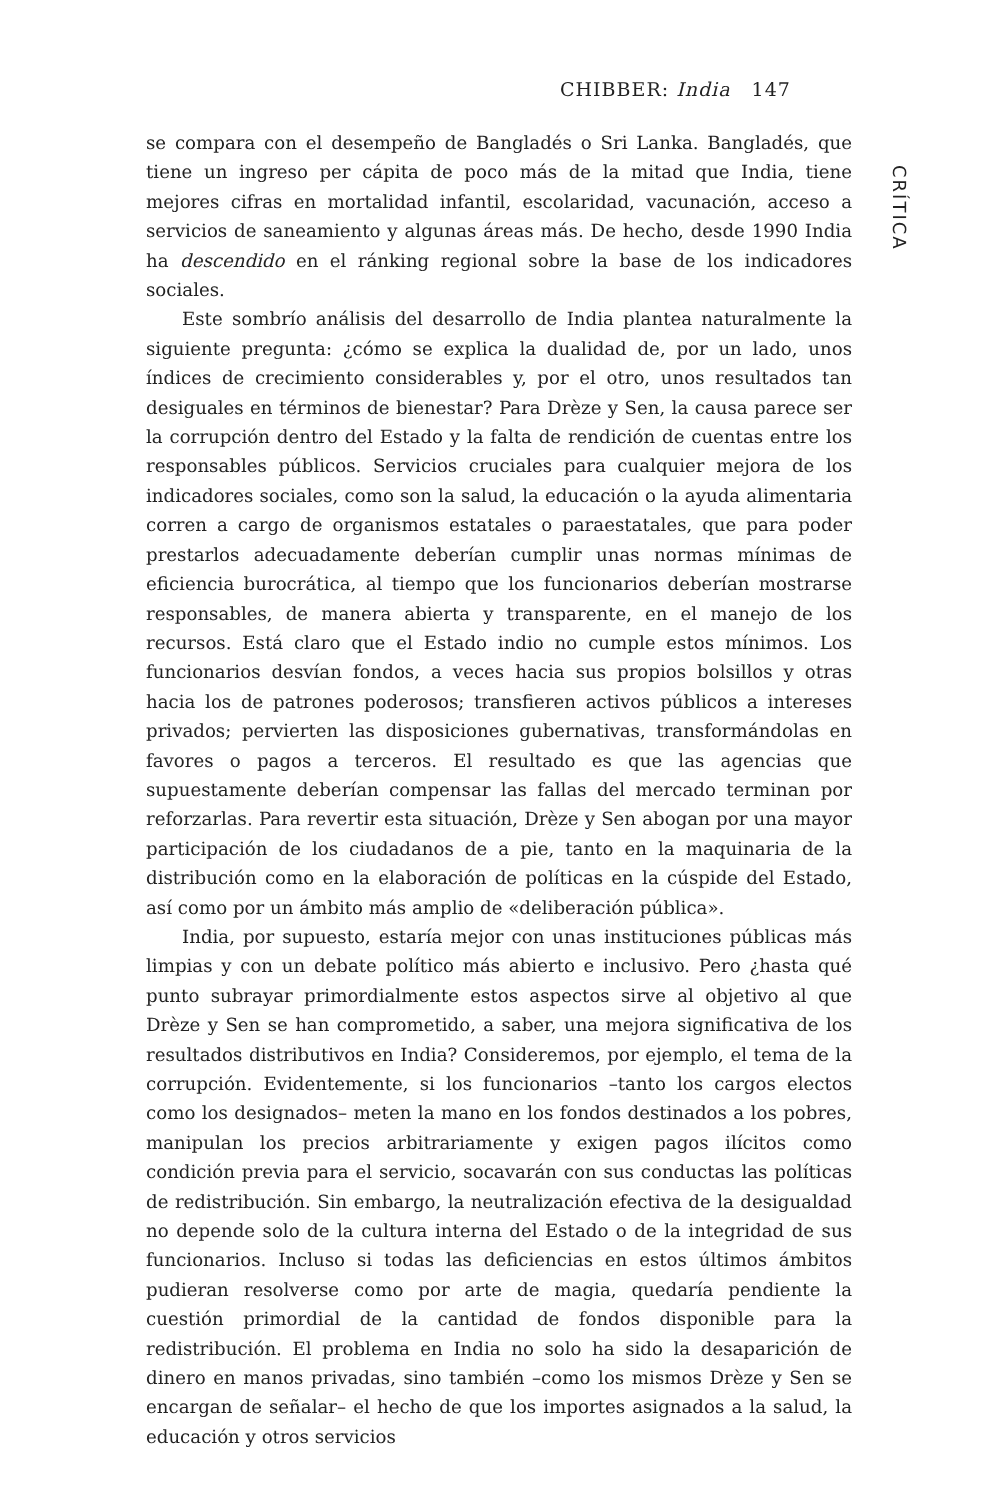CHIBBER: India 147
se compara con el desempeño de Bangladés o Sri Lanka. Bangladés, que tiene un ingreso per cápita de poco más de la mitad que India, tiene mejores cifras en mortalidad infantil, escolaridad, vacunación, acceso a servicios de saneamiento y algunas áreas más. De hecho, desde 1990 India ha descendido en el ránking regional sobre la base de los indicadores sociales.
Este sombrío análisis del desarrollo de India plantea naturalmente la siguiente pregunta: ¿cómo se explica la dualidad de, por un lado, unos índices de crecimiento considerables y, por el otro, unos resultados tan desiguales en términos de bienestar? Para Drèze y Sen, la causa parece ser la corrupción dentro del Estado y la falta de rendición de cuentas entre los responsables públicos. Servicios cruciales para cualquier mejora de los indicadores sociales, como son la salud, la educación o la ayuda alimentaria corren a cargo de organismos estatales o paraestatales, que para poder prestarlos adecuadamente deberían cumplir unas normas mínimas de eficiencia burocrática, al tiempo que los funcionarios deberían mostrarse responsables, de manera abierta y transparente, en el manejo de los recursos. Está claro que el Estado indio no cumple estos mínimos. Los funcionarios desvían fondos, a veces hacia sus propios bolsillos y otras hacia los de patrones poderosos; transfieren activos públicos a intereses privados; pervierten las disposiciones gubernativas, transformándolas en favores o pagos a terceros. El resultado es que las agencias que supuestamente deberían compensar las fallas del mercado terminan por reforzarlas. Para revertir esta situación, Drèze y Sen abogan por una mayor participación de los ciudadanos de a pie, tanto en la maquinaria de la distribución como en la elaboración de políticas en la cúspide del Estado, así como por un ámbito más amplio de «deliberación pública».
India, por supuesto, estaría mejor con unas instituciones públicas más limpias y con un debate político más abierto e inclusivo. Pero ¿hasta qué punto subrayar primordialmente estos aspectos sirve al objetivo al que Drèze y Sen se han comprometido, a saber, una mejora significativa de los resultados distributivos en India? Consideremos, por ejemplo, el tema de la corrupción. Evidentemente, si los funcionarios –tanto los cargos electos como los designados– meten la mano en los fondos destinados a los pobres, manipulan los precios arbitrariamente y exigen pagos ilícitos como condición previa para el servicio, socavarán con sus conductas las políticas de redistribución. Sin embargo, la neutralización efectiva de la desigualdad no depende solo de la cultura interna del Estado o de la integridad de sus funcionarios. Incluso si todas las deficiencias en estos últimos ámbitos pudieran resolverse como por arte de magia, quedaría pendiente la cuestión primordial de la cantidad de fondos disponible para la redistribución. El problema en India no solo ha sido la desaparición de dinero en manos privadas, sino también –como los mismos Drèze y Sen se encargan de señalar– el hecho de que los importes asignados a la salud, la educación y otros servicios
CRÍTICA